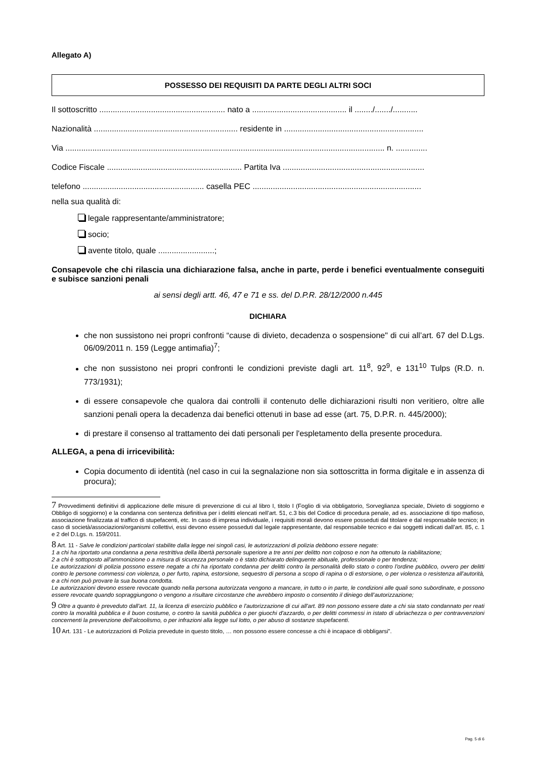Allegato A)
POSSESSO DEI REQUISITI DA PARTE DEGLI ALTRI SOCI
Il sottoscritto ........................................................ nato a .......................................... il ......../......./...........
Nazionalità ................................................................ residente in ..............................................................
Via .............................................................................................................................................. n. ..............
Codice Fiscale ............................................................ Partita Iva ...............................................................
telefono ...................................................... casella PEC ...........................................................................
nella sua qualità di:
legale rappresentante/amministratore;
socio;
avente titolo, quale .........................;
Consapevole che chi rilascia una dichiarazione falsa, anche in parte, perde i benefici eventualmente conseguiti e subisce sanzioni penali
ai sensi degli artt. 46, 47 e 71 e ss. del D.P.R. 28/12/2000 n.445
DICHIARA
che non sussistono nei propri confronti “cause di divieto, decadenza o sospensione" di cui all’art. 67 del D.Lgs. 06/09/2011 n. 159 (Legge antimafia)<sup>7</sup>;
che non sussistono nei propri confronti le condizioni previste dagli art. 11<sup>8</sup>, 92<sup>9</sup>, e 131<sup>10</sup> Tulps (R.D. n. 773/1931);
di essere consapevole che qualora dai controlli il contenuto delle dichiarazioni risulti non veritiero, oltre alle sanzioni penali opera la decadenza dai benefici ottenuti in base ad esse (art. 75, D.P.R. n. 445/2000);
di prestare il consenso al trattamento dei dati personali per l'espletamento della presente procedura.
ALLEGA, a pena di irricevibilità:
Copia documento di identità (nel caso in cui la segnalazione non sia sottoscritta in forma digitale e in assenza di procura);
7 Provvedimenti definitivi di applicazione delle misure di prevenzione di cui al libro I, titolo I (Foglio di via obbligatorio, Sorveglianza speciale, Divieto di soggiorno e Obbligo di soggiorno) e la condanna con sentenza definitiva per i delitti elencati nell’art. 51, c.3 bis del Codice di procedura penale, ad es. associazione di tipo mafioso, associazione finalizzata al traffico di stupefacenti, etc. In caso di impresa individuale, i requisiti morali devono essere posseduti dal titolare e dal responsabile tecnico; in caso di società/associazioni/organismi collettivi, essi devono essere posseduti dal legale rappresentante, dal responsabile tecnico e dai soggetti indicati dall’art. 85, c. 1 e 2 del D.Lgs. n. 159/2011.
8 Art. 11 - Salve le condizioni particolari stabilite dalla legge nei singoli casi, le autorizzazioni di polizia debbono essere negate:
1 a chi ha riportato una condanna a pena restrittiva della libertà personale superiore a tre anni per delitto non colposo e non ha ottenuto la riabilitazione;
2 a chi è sottoposto all'ammonizione o a misura di sicurezza personale o è stato dichiarato delinquente abituale, professionale o per tendenza;
Le autorizzazioni di polizia possono essere negate a chi ha riportato condanna per delitti contro la personalità dello stato o contro l'ordine pubblico, ovvero per delitti contro le persone commessi con violenza, o per furto, rapina, estorsione, sequestro di persona a scopo di rapina o di estorsione, o per violenza o resistenza all'autorità, e a chi non può provare la sua buona condotta.
Le autorizzazioni devono essere revocate quando nella persona autorizzata vengono a mancare, in tutto o in parte, le condizioni alle quali sono subordinate, e possono essere revocate quando sopraggiungono o vengono a risultare circostanze che avrebbero imposto o consentito il diniego dell’autorizzazione;
9 Oltre a quanto è preveduto dall'art. 11, la licenza di esercizio pubblico e l'autorizzazione di cui all'art. 89 non possono essere date a chi sia stato condannato per reati contro la moralità pubblica e il buon costume, o contro la sanità pubblica o per giuochi d'azzardo, o per delitti commessi in istato di ubriachezza o per contravvenzioni concernenti la prevenzione dell'alcoolismo, o per infrazioni alla legge sul lotto, o per abuso di sostanze stupefacenti.
10 Art. 131 - Le autorizzazioni di Polizia prevedute in questo titolo, … non possono essere concesse a chi è incapace di obbligarsi”.
Pag. 5 di 6